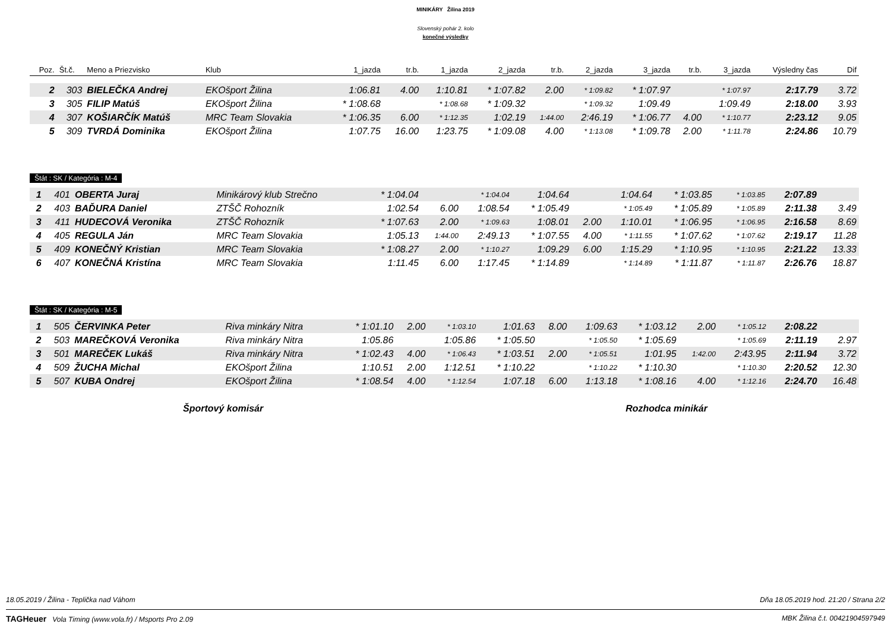MINIKÁRY Žilina 2019
Slovenský pohár 2. kolo
konečné výsledky
| Poz. | Št.č. | Meno a Priezvisko | Klub | 1_jazda | tr.b. | 1_jazda | 2_jazda | tr.b. | 2_jazda | 3_jazda | tr.b. | 3_jazda | Výsledny čas | Dif |
| --- | --- | --- | --- | --- | --- | --- | --- | --- | --- | --- | --- | --- | --- | --- |
| 2 | 303 | BIELEČKA Andrej | EKOšport Žilina | 1:06.81 | 4.00 | 1:10.81 | * 1:07.82 | 2.00 | * 1:09.82 | * 1:07.97 | | * 1:07.97 | 2:17.79 | 3.72 |
| 3 | 305 | FILIP Matúš | EKOšport Žilina | * 1:08.68 | | * 1:08.68 | * 1:09.32 | | * 1:09.32 | 1:09.49 | | 1:09.49 | 2:18.00 | 3.93 |
| 4 | 307 | KOŠIARČÍK Matúš | MRC Team Slovakia | * 1:06.35 | 6.00 | * 1:12.35 | 1:02.19 | 1:44.00 | 2:46.19 | * 1:06.77 | 4.00 | * 1:10.77 | 2:23.12 | 9.05 |
| 5 | 309 | TVRDÁ Dominika | EKOšport Žilina | 1:07.75 | 16.00 | 1:23.75 | * 1:09.08 | 4.00 | * 1:13.08 | * 1:09.78 | 2.00 | * 1:11.78 | 2:24.86 | 10.79 |
Štát : SK / Kategória : M-4
| 1 | 401 | OBERTA Juraj | Minikárový klub Strečno | * 1:04.04 | | * 1:04.04 | 1:04.64 | | 1:04.64 | * 1:03.85 | | * 1:03.85 | 2:07.89 | |
| 2 | 403 | BAĎURA Daniel | ZTŠČ Rohozník | 1:02.54 | 6.00 | 1:08.54 | * 1:05.49 | | * 1:05.49 | * 1:05.89 | | * 1:05.89 | 2:11.38 | 3.49 |
| 3 | 411 | HUDECOVÁ Veronika | ZTŠČ Rohozník | * 1:07.63 | 2.00 | * 1:09.63 | 1:08.01 | 2.00 | 1:10.01 | * 1:06.95 | | * 1:06.95 | 2:16.58 | 8.69 |
| 4 | 405 | REGULA Ján | MRC Team Slovakia | 1:05.13 | 1:44.00 | 2:49.13 | * 1:07.55 | 4.00 | * 1:11.55 | * 1:07.62 | | * 1:07.62 | 2:19.17 | 11.28 |
| 5 | 409 | KONEČNÝ Kristian | MRC Team Slovakia | * 1:08.27 | 2.00 | * 1:10.27 | 1:09.29 | 6.00 | 1:15.29 | * 1:10.95 | | * 1:10.95 | 2:21.22 | 13.33 |
| 6 | 407 | KONEČNÁ Kristína | MRC Team Slovakia | 1:11.45 | 6.00 | 1:17.45 | * 1:14.89 | | * 1:14.89 | * 1:11.87 | | * 1:11.87 | 2:26.76 | 18.87 |
Štát : SK / Kategória : M-5
| 1 | 505 | ČERVINKA Peter | Riva minkáry Nitra | * 1:01.10 | 2.00 | * 1:03.10 | 1:01.63 | 8.00 | 1:09.63 | * 1:03.12 | 2.00 | * 1:05.12 | 2:08.22 | |
| 2 | 503 | MAREČKOVÁ Veronika | Riva minkáry Nitra | 1:05.86 | | 1:05.86 | * 1:05.50 | | * 1:05.50 | * 1:05.69 | | * 1:05.69 | 2:11.19 | 2.97 |
| 3 | 501 | MAREČEK Lukáš | Riva minkáry Nitra | * 1:02.43 | 4.00 | * 1:06.43 | * 1:03.51 | 2.00 | * 1:05.51 | 1:01.95 | 1:42.00 | 2:43.95 | 2:11.94 | 3.72 |
| 4 | 509 | ŽUCHA Michal | EKOšport Žilina | 1:10.51 | 2.00 | 1:12.51 | * 1:10.22 | | * 1:10.22 | * 1:10.30 | | * 1:10.30 | 2:20.52 | 12.30 |
| 5 | 507 | KUBA Ondrej | EKOšport Žilina | * 1:08.54 | 4.00 | * 1:12.54 | 1:07.18 | 6.00 | 1:13.18 | * 1:08.16 | 4.00 | * 1:12.16 | 2:24.70 | 16.48 |
Športový komisár Rozhodca minikár
18.05.2019 / Žilina - Teplička nad Váhom Dňa 18.05.2019 hod. 21:20 / Strana 2/2
TAGHeuer Vola Timing (www.vola.fr) / Msports Pro 2.09 MBK Žilina č.t. 00421904597949